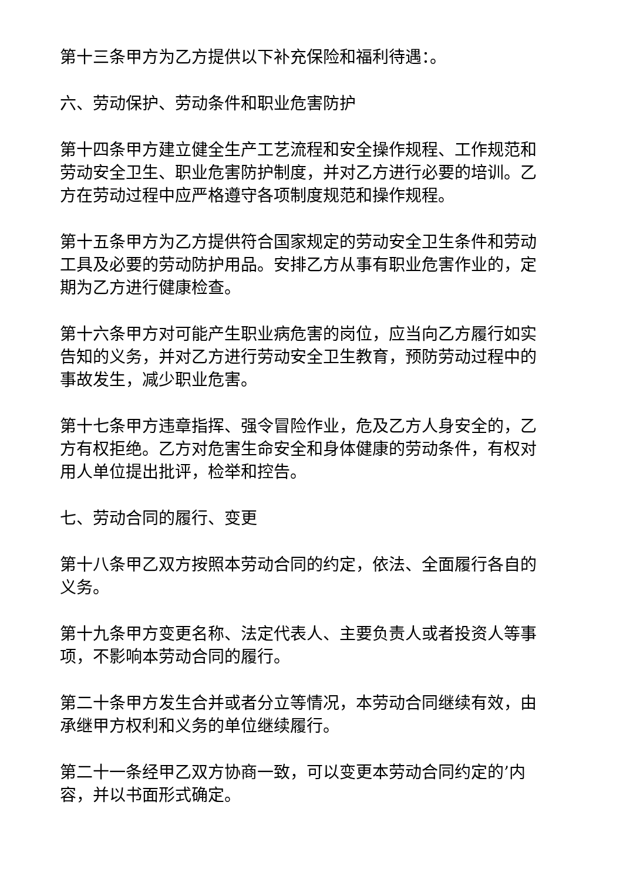第十三条甲方为乙方提供以下补充保险和福利待遇：。
六、劳动保护、劳动条件和职业危害防护
第十四条甲方建立健全生产工艺流程和安全操作规程、工作规范和劳动安全卫生、职业危害防护制度，并对乙方进行必要的培训。乙方在劳动过程中应严格遵守各项制度规范和操作规程。
第十五条甲方为乙方提供符合国家规定的劳动安全卫生条件和劳动工具及必要的劳动防护用品。安排乙方从事有职业危害作业的，定期为乙方进行健康检查。
第十六条甲方对可能产生职业病危害的岗位，应当向乙方履行如实告知的义务，并对乙方进行劳动安全卫生教育，预防劳动过程中的事故发生，减少职业危害。
第十七条甲方违章指挥、强令冒险作业，危及乙方人身安全的，乙方有权拒绝。乙方对危害生命安全和身体健康的劳动条件，有权对用人单位提出批评，检举和控告。
七、劳动合同的履行、变更
第十八条甲乙双方按照本劳动合同的约定，依法、全面履行各自的义务。
第十九条甲方变更名称、法定代表人、主要负责人或者投资人等事项，不影响本劳动合同的履行。
第二十条甲方发生合并或者分立等情况，本劳动合同继续有效，由承继甲方权利和义务的单位继续履行。
第二十一条经甲乙双方协商一致，可以变更本劳动合同约定的’内容，并以书面形式确定。